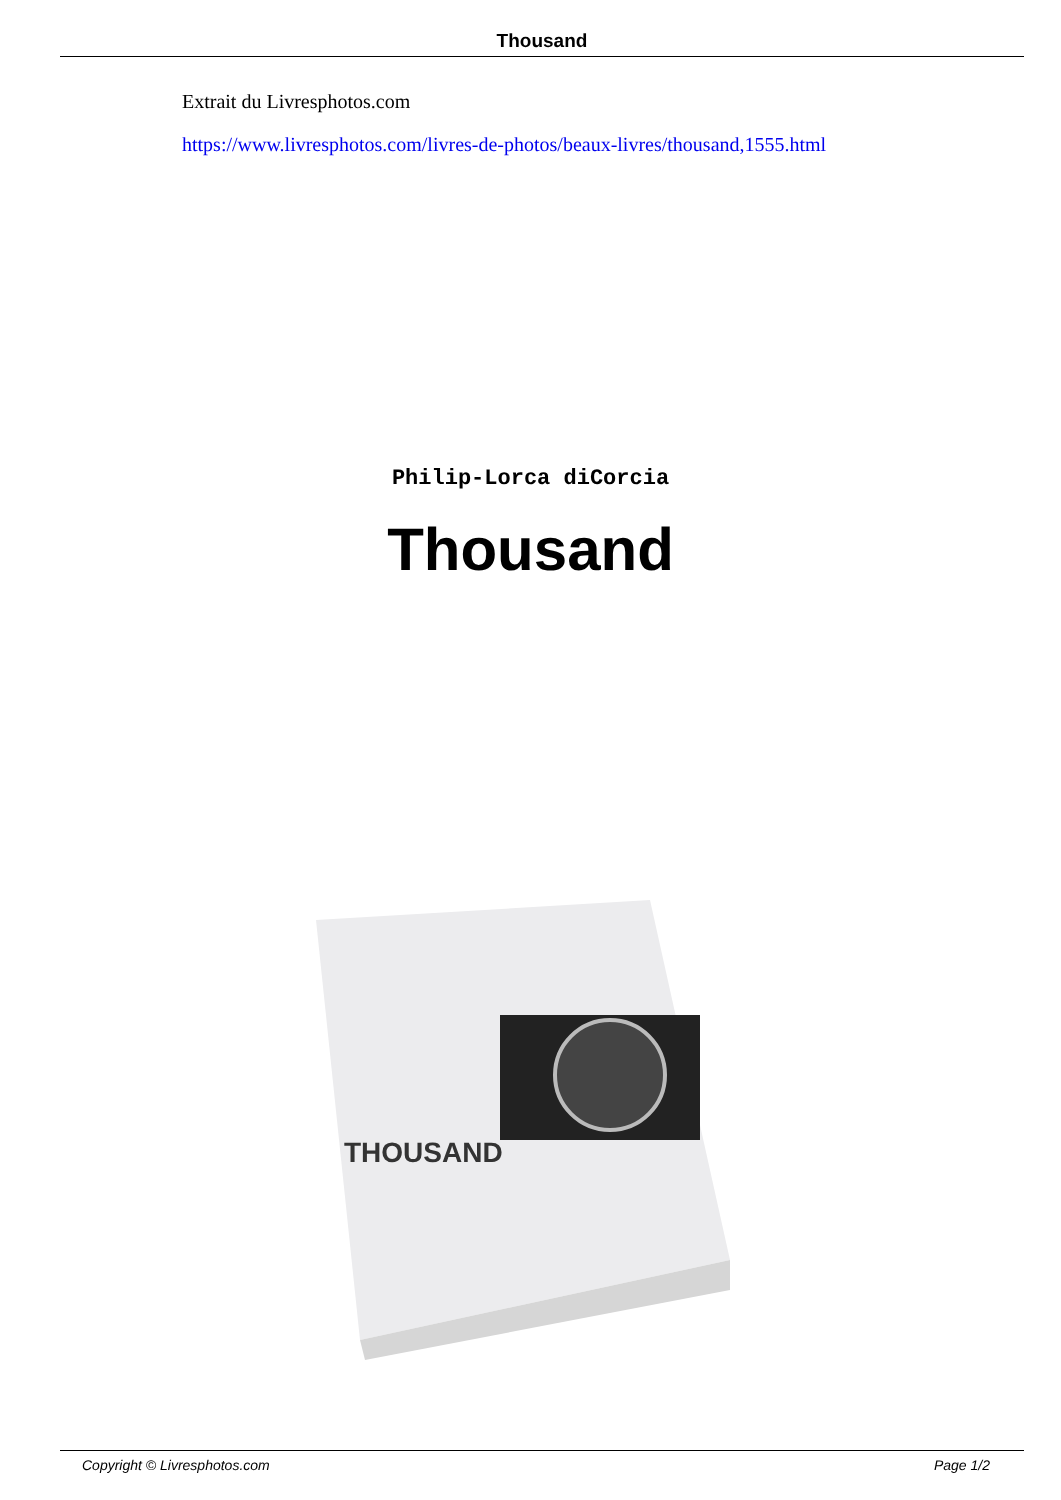Thousand
Extrait du Livresphotos.com
https://www.livresphotos.com/livres-de-photos/beaux-livres/thousand,1555.html
Philip-Lorca diCorcia
Thousand
THOUSAND
Copyright © Livresphotos.com Page 1/2